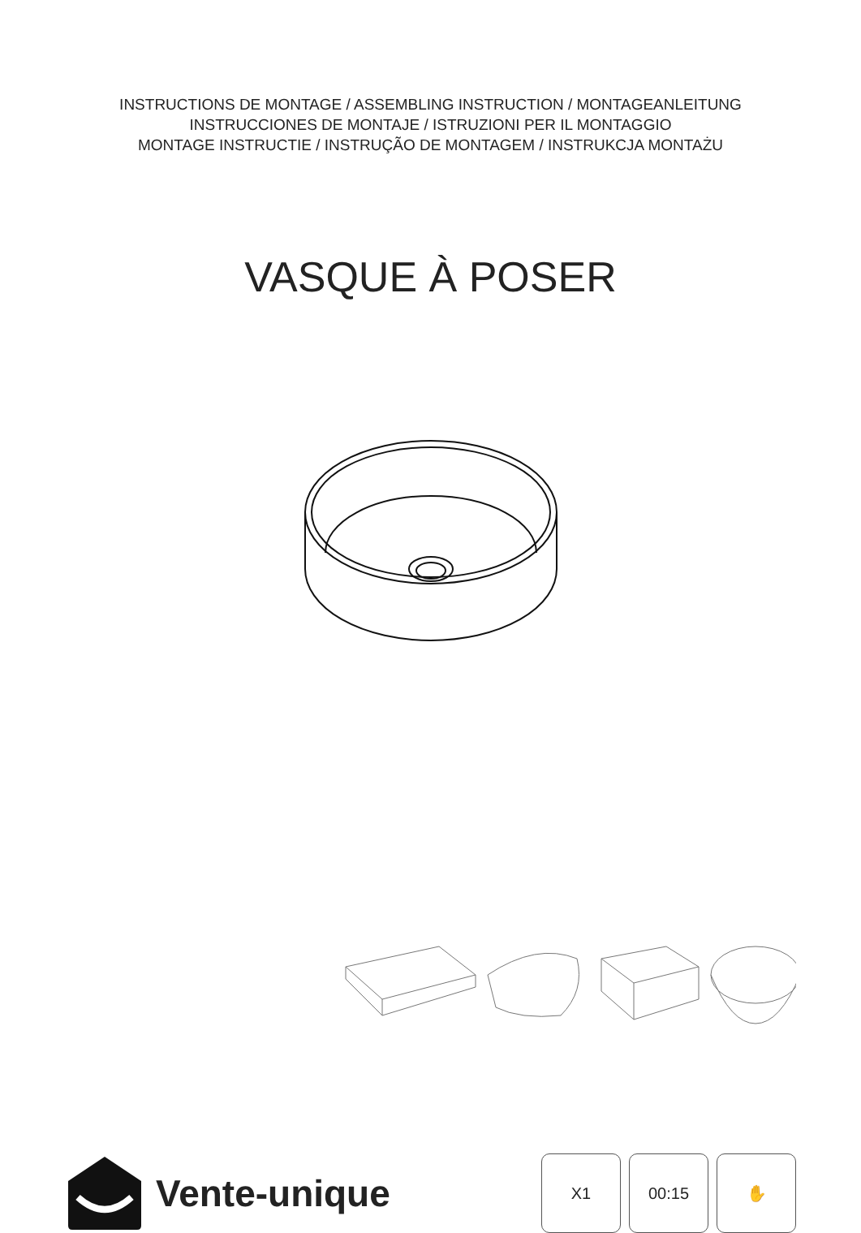INSTRUCTIONS DE MONTAGE / ASSEMBLING INSTRUCTION / MONTAGEANLEITUNG
INSTRUCCIONES DE MONTAJE / ISTRUZIONI PER IL MONTAGGIO
MONTAGE INSTRUCTIE / INSTRUÇÃO DE MONTAGEM / INSTRUKCJA MONTAŻU
VASQUE À POSER
Vente-unique
X1 00:15 ✋